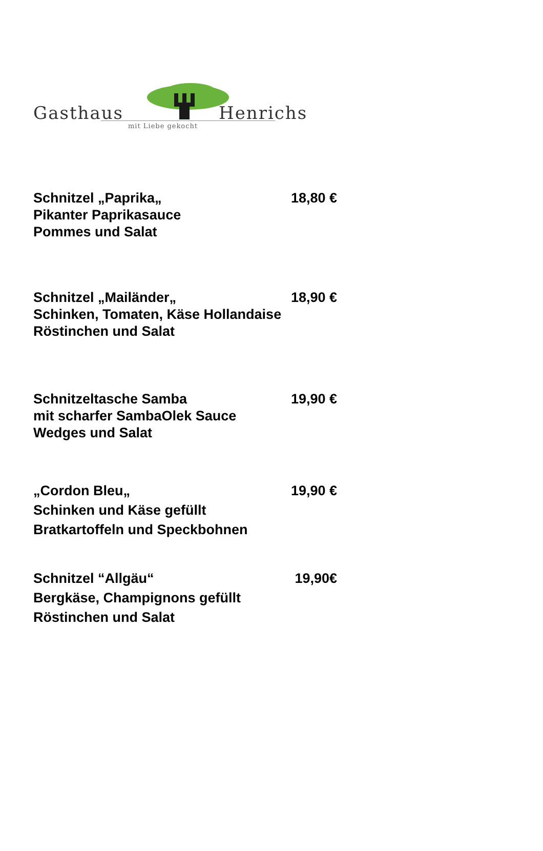Gasthaus Henrichs
mit Liebe gekocht
Schnitzel „Paprika„ 18,80 €
Pikanter Paprikasauce
Pommes und Salat
Schnitzel „Mailänder„ 18,90 €
Schinken, Tomaten, Käse Hollandaise
Röstinchen und Salat
Schnitzeltasche Samba 19,90 €
mit scharfer SambaOlek Sauce
Wedges und Salat
„Cordon Bleu„ 19,90 €
Schinken und Käse gefüllt
Bratkartoffeln und Speckbohnen
Schnitzel “Allgäu“ 19,90€
Bergkäse, Champignons gefüllt
Röstinchen und Salat